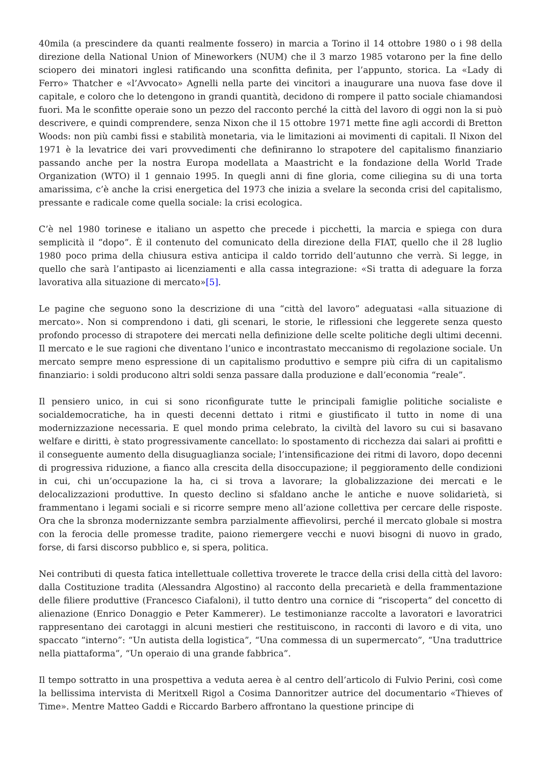40mila (a prescindere da quanti realmente fossero) in marcia a Torino il 14 ottobre 1980 o i 98 della direzione della National Union of Mineworkers (NUM) che il 3 marzo 1985 votarono per la fine dello sciopero dei minatori inglesi ratificando una sconfitta definita, per l’appunto, storica. La «Lady di Ferro» Thatcher e «l’Avvocato» Agnelli nella parte dei vincitori a inaugurare una nuova fase dove il capitale, e coloro che lo detengono in grandi quantità, decidono di rompere il patto sociale chiamandosi fuori. Ma le sconfitte operaie sono un pezzo del racconto perché la città del lavoro di oggi non la si può descrivere, e quindi comprendere, senza Nixon che il 15 ottobre 1971 mette fine agli accordi di Bretton Woods: non più cambi fissi e stabilità monetaria, via le limitazioni ai movimenti di capitali. Il Nixon del 1971 è la levatrice dei vari provvedimenti che definiranno lo strapotere del capitalismo finanziario passando anche per la nostra Europa modellata a Maastricht e la fondazione della World Trade Organization (WTO) il 1 gennaio 1995. In quegli anni di fine gloria, come ciliegina su di una torta amarissima, c’è anche la crisi energetica del 1973 che inizia a svelare la seconda crisi del capitalismo, pressante e radicale come quella sociale: la crisi ecologica.
C’è nel 1980 torinese e italiano un aspetto che precede i picchetti, la marcia e spiega con dura semplicità il “dopo”. È il contenuto del comunicato della direzione della FIAT, quello che il 28 luglio 1980 poco prima della chiusura estiva anticipa il caldo torrido dell’autunno che verrà. Si legge, in quello che sarà l’antipasto ai licenziamenti e alla cassa integrazione: «Si tratta di adeguare la forza lavorativa alla situazione di mercato»[5].
Le pagine che seguono sono la descrizione di una “città del lavoro” adeguatasi «alla situazione di mercato». Non si comprendono i dati, gli scenari, le storie, le riflessioni che leggerete senza questo profondo processo di strapotere dei mercati nella definizione delle scelte politiche degli ultimi decenni. Il mercato e le sue ragioni che diventano l’unico e incontrastato meccanismo di regolazione sociale. Un mercato sempre meno espressione di un capitalismo produttivo e sempre più cifra di un capitalismo finanziario: i soldi producono altri soldi senza passare dalla produzione e dall’economia “reale”.
Il pensiero unico, in cui si sono riconfigurate tutte le principali famiglie politiche socialiste e socialdemocratiche, ha in questi decenni dettato i ritmi e giustificato il tutto in nome di una modernizzazione necessaria. E quel mondo prima celebrato, la civiltà del lavoro su cui si basavano welfare e diritti, è stato progressivamente cancellato: lo spostamento di ricchezza dai salari ai profitti e il conseguente aumento della disuguaglianza sociale; l’intensificazione dei ritmi di lavoro, dopo decenni di progressiva riduzione, a fianco alla crescita della disoccupazione; il peggioramento delle condizioni in cui, chi un’occupazione la ha, ci si trova a lavorare; la globalizzazione dei mercati e le delocalizzazioni produttive. In questo declino si sfaldano anche le antiche e nuove solidarietà, si frammentano i legami sociali e si ricorre sempre meno all’azione collettiva per cercare delle risposte. Ora che la sbronza modernizzante sembra parzialmente affievolirsi, perché il mercato globale si mostra con la ferocia delle promesse tradite, paiono riemergere vecchi e nuovi bisogni di nuovo in grado, forse, di farsi discorso pubblico e, si spera, politica.
Nei contributi di questa fatica intellettuale collettiva troverete le tracce della crisi della città del lavoro: dalla Costituzione tradita (Alessandra Algostino) al racconto della precarietà e della frammentazione delle filiere produttive (Francesco Ciafaloni), il tutto dentro una cornice di “riscoperta” del concetto di alienazione (Enrico Donaggio e Peter Kammerer). Le testimonianze raccolte a lavoratori e lavoratrici rappresentano dei carotaggi in alcuni mestieri che restituiscono, in racconti di lavoro e di vita, uno spaccato “interno”: “Un autista della logistica”, “Una commessa di un supermercato”, “Una traduttrice nella piattaforma”, “Un operaio di una grande fabbrica”.
Il tempo sottratto in una prospettiva a veduta aerea è al centro dell’articolo di Fulvio Perini, così come la bellissima intervista di Meritxell Rigol a Cosima Dannoritzer autrice del documentario «Thieves of Time». Mentre Matteo Gaddi e Riccardo Barbero affrontano la questione principe di